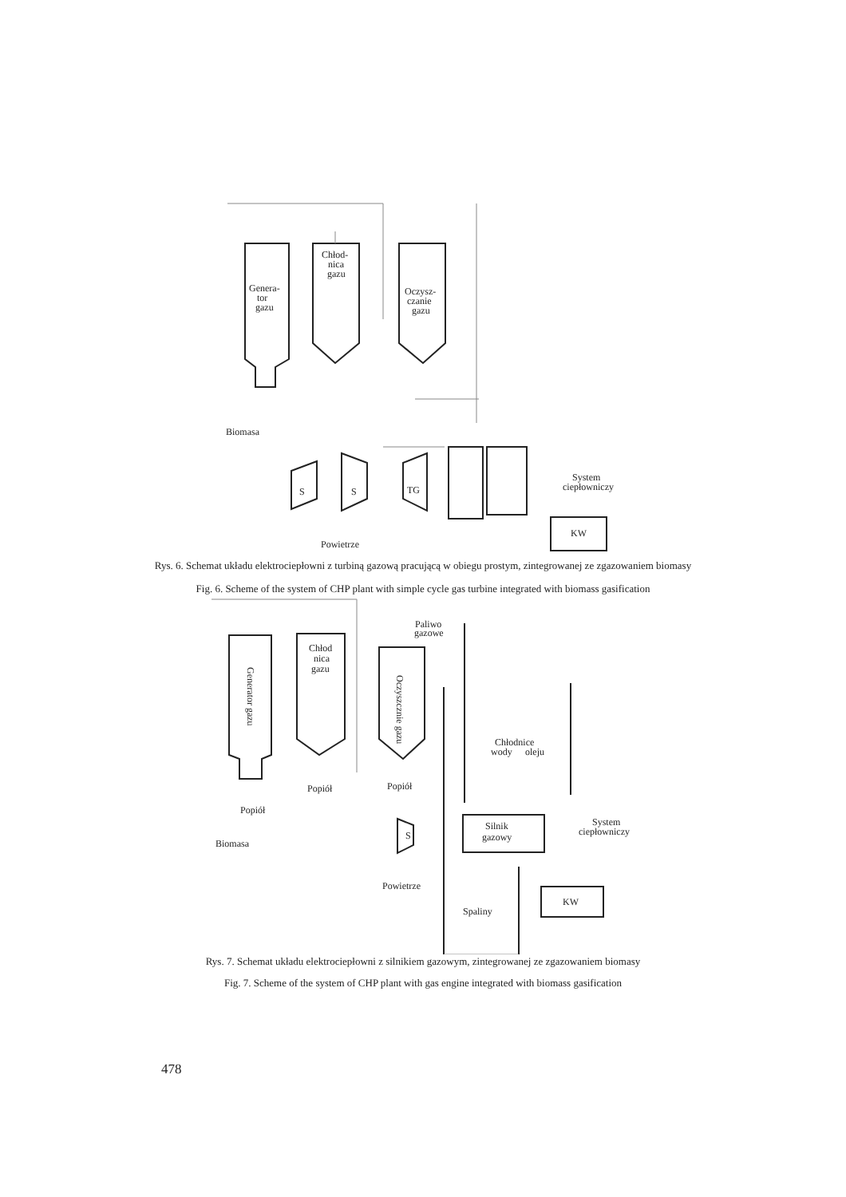Genera-
tor
gazu
Chłod-
nica
gazu
Oczysz-
czanie
gazu
Biomasa
S
S
TG
System
ciepłowniczy
KW
Powietrze
Rys. 6. Schemat układu elektrociepłowni z turbiną gazową pracującą w obiegu prostym, zintegrowanej ze zgazowaniem biomasy
Fig. 6. Scheme of the system of CHP plant with simple cycle gas turbine integrated with biomass gasification
Generator gazu
Chłod
nica
gazu
Oczyszcznie gazu
Paliwo
gazowe
Chłodnice
wody
oleju
Popiół
Popiół
Popiół
Silnik
gazowy
S
System
ciepłowniczy
Biomasa
Powietrze
KW
Spaliny
Rys. 7. Schemat układu elektrociepłowni z silnikiem gazowym, zintegrowanej ze zgazowaniem biomasy
Fig. 7. Scheme of the system of CHP plant with gas engine integrated with biomass gasification
478